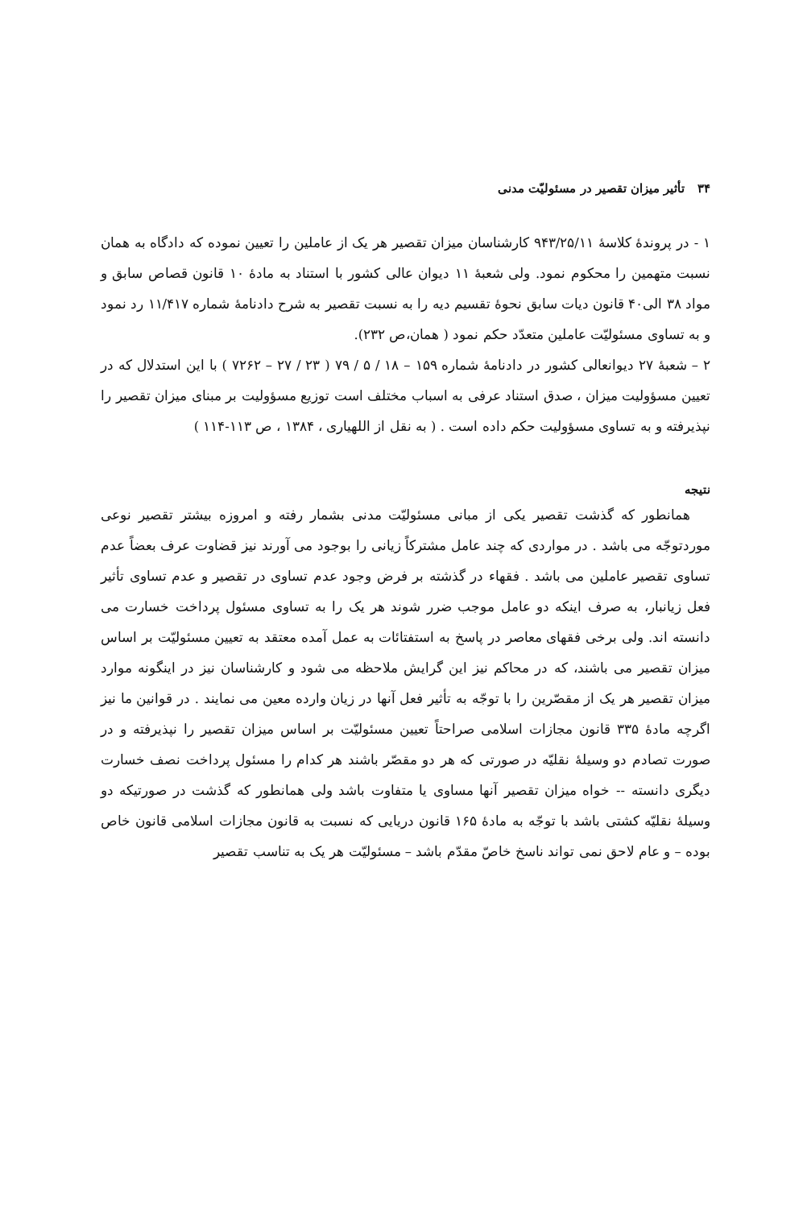۳۴ تأثیر میزان تقصیر در مسئولیّت مدنی
۱ - در پروندهٔ کلاسهٔ ۹۴۳/۲۵/۱۱ کارشناسان میزان تقصیر هر یک از عاملین را تعیین نموده که دادگاه به همان نسبت متهمین را محکوم نمود. ولی شعبهٔ ۱۱ دیوان عالی کشور با استناد به مادهٔ ۱۰ قانون قصاص سابق و مواد ۳۸ الی۴۰ قانون دیات سابق نحوهٔ تقسیم دیه را به نسبت تقصیر به شرح دادنامهٔ شماره ۱۱/۴۱۷ رد نمود و به تساوی مسئولیّت عاملین متعدّد حکم نمود ( همان،ص ۲۳۲).
۲ – شعبهٔ ۲۷ دیوانعالی کشور در دادنامهٔ شماره ۱۵۹ – ۱۸ / ۵ / ۷۹ ( ۲۳ / ۲۷ – ۷۲۶۲ ) با این استدلال که در تعیین مسؤولیت میزان ، صدق استناد عرفی به اسباب مختلف است توزیع مسؤولیت بر مبنای میزان تقصیر را نپذیرفته و به تساوی مسؤولیت حکم داده است . ( به نقل از اللهیاری ، ۱۳۸۴ ، ص ۱۱۳-۱۱۴ )
نتیجه
همانطور که گذشت تقصیر یکی از مبانی مسئولیّت مدنی بشمار رفته و امروزه بیشتر تقصیر نوعی موردتوجّه می باشد . در مواردی که چند عامل مشترکاً زیانی را بوجود می آورند نیز قضاوت عرف بعضاً عدم تساوی تقصیر عاملین می باشد . فقهاء در گذشته بر فرض وجود عدم تساوی در تقصیر و عدم تساوی تأثیر فعل زیانبار، به صرف اینکه دو عامل موجب ضرر شوند هر یک را به تساوی مسئول پرداخت خسارت می دانسته اند. ولی برخی فقهای معاصر در پاسخ به استفتائات به عمل آمده معتقد به تعیین مسئولیّت بر اساس میزان تقصیر می باشند، که در محاکم نیز این گرایش ملاحظه می شود و کارشناسان نیز در اینگونه موارد میزان تقصیر هر یک از مقصّرین را با توجّه به تأثیر فعل آنها در زیان وارده معین می نمایند . در قوانین ما نیز اگرچه مادهٔ ۳۳۵ قانون مجازات اسلامی صراحتاً تعیین مسئولیّت بر اساس میزان تقصیر را نپذیرفته و در صورت تصادم دو وسیلهٔ نقلیّه در صورتی که هر دو مقصّر باشند هر کدام را مسئول پرداخت نصف خسارت دیگری دانسته -- خواه میزان تقصیر آنها مساوی یا متفاوت باشد ولی همانطور که گذشت در صورتیکه دو وسیلهٔ نقلیّه کشتی باشد با توجّه به مادهٔ ۱۶۵ قانون دریایی که نسبت به قانون مجازات اسلامی قانون خاص بوده – و عام لاحق نمی تواند ناسخ خاصّ مقدّم باشد – مسئولیّت هر یک به تناسب تقصیر